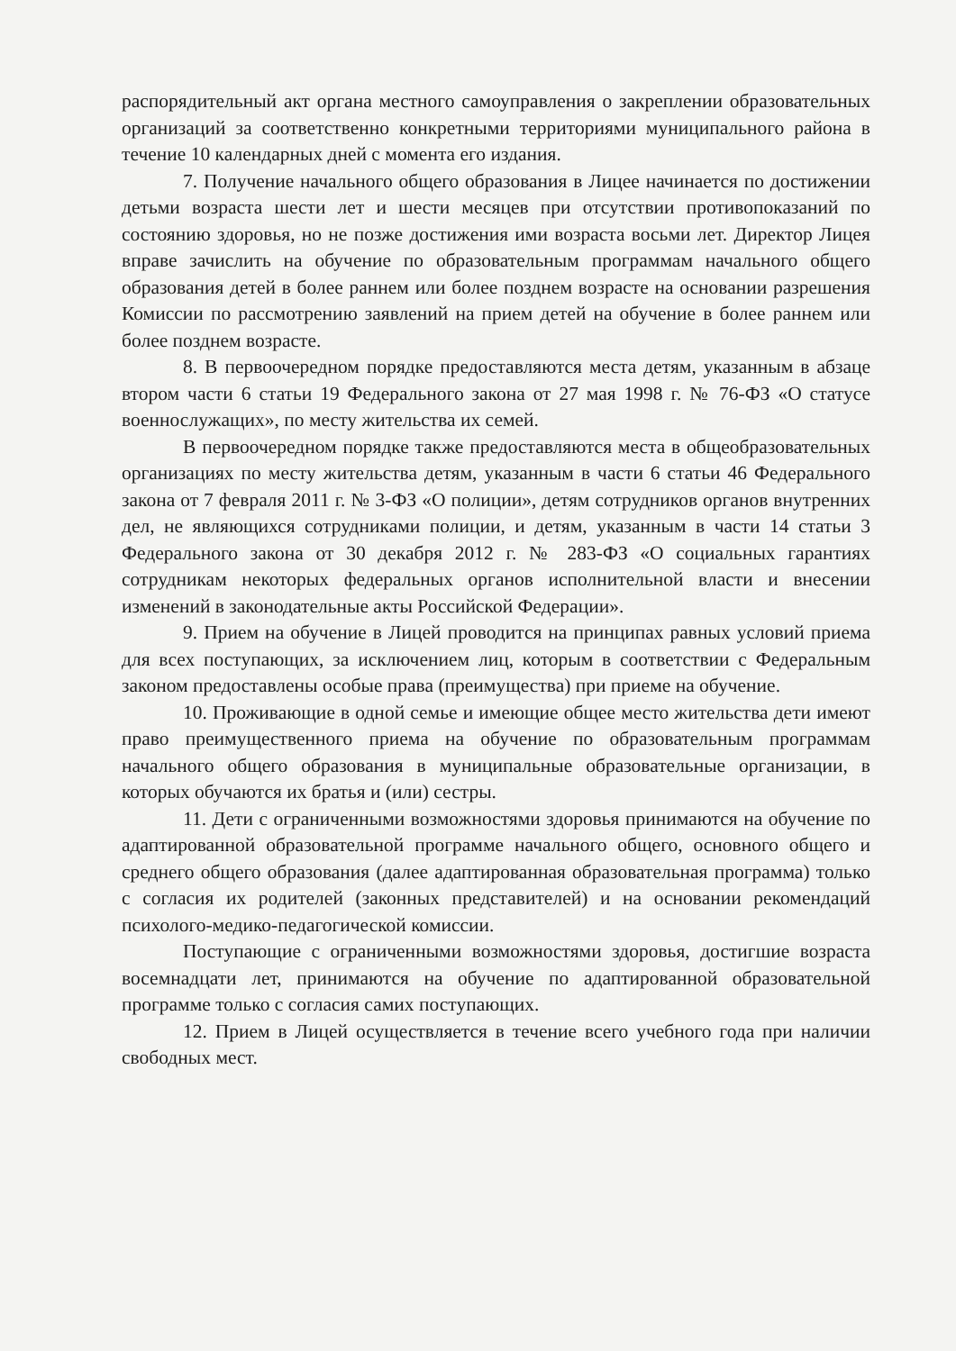распорядительный акт органа местного самоуправления о закреплении образовательных организаций за соответственно конкретными территориями муниципального района в течение 10 календарных дней с момента его издания.
7. Получение начального общего образования в Лицее начинается по достижении детьми возраста шести лет и шести месяцев при отсутствии противопоказаний по состоянию здоровья, но не позже достижения ими возраста восьми лет. Директор Лицея вправе зачислить на обучение по образовательным программам начального общего образования детей в более раннем или более позднем возрасте на основании разрешения Комиссии по рассмотрению заявлений на прием детей на обучение в более раннем или более позднем возрасте.
8. В первоочередном порядке предоставляются места детям, указанным в абзаце втором части 6 статьи 19 Федерального закона от 27 мая 1998 г. № 76-ФЗ «О статусе военнослужащих», по месту жительства их семей.
В первоочередном порядке также предоставляются места в общеобразовательных организациях по месту жительства детям, указанным в части 6 статьи 46 Федерального закона от 7 февраля 2011 г. № 3-ФЗ «О полиции», детям сотрудников органов внутренних дел, не являющихся сотрудниками полиции, и детям, указанным в части 14 статьи 3 Федерального закона от 30 декабря 2012 г. № 283-ФЗ «О социальных гарантиях сотрудникам некоторых федеральных органов исполнительной власти и внесении изменений в законодательные акты Российской Федерации».
9. Прием на обучение в Лицей проводится на принципах равных условий приема для всех поступающих, за исключением лиц, которым в соответствии с Федеральным законом предоставлены особые права (преимущества) при приеме на обучение.
10. Проживающие в одной семье и имеющие общее место жительства дети имеют право преимущественного приема на обучение по образовательным программам начального общего образования в муниципальные образовательные организации, в которых обучаются их братья и (или) сестры.
11. Дети с ограниченными возможностями здоровья принимаются на обучение по адаптированной образовательной программе начального общего, основного общего и среднего общего образования (далее адаптированная образовательная программа) только с согласия их родителей (законных представителей) и на основании рекомендаций психолого-медико-педагогической комиссии.
Поступающие с ограниченными возможностями здоровья, достигшие возраста восемнадцати лет, принимаются на обучение по адаптированной образовательной программе только с согласия самих поступающих.
12. Прием в Лицей осуществляется в течение всего учебного года при наличии свободных мест.